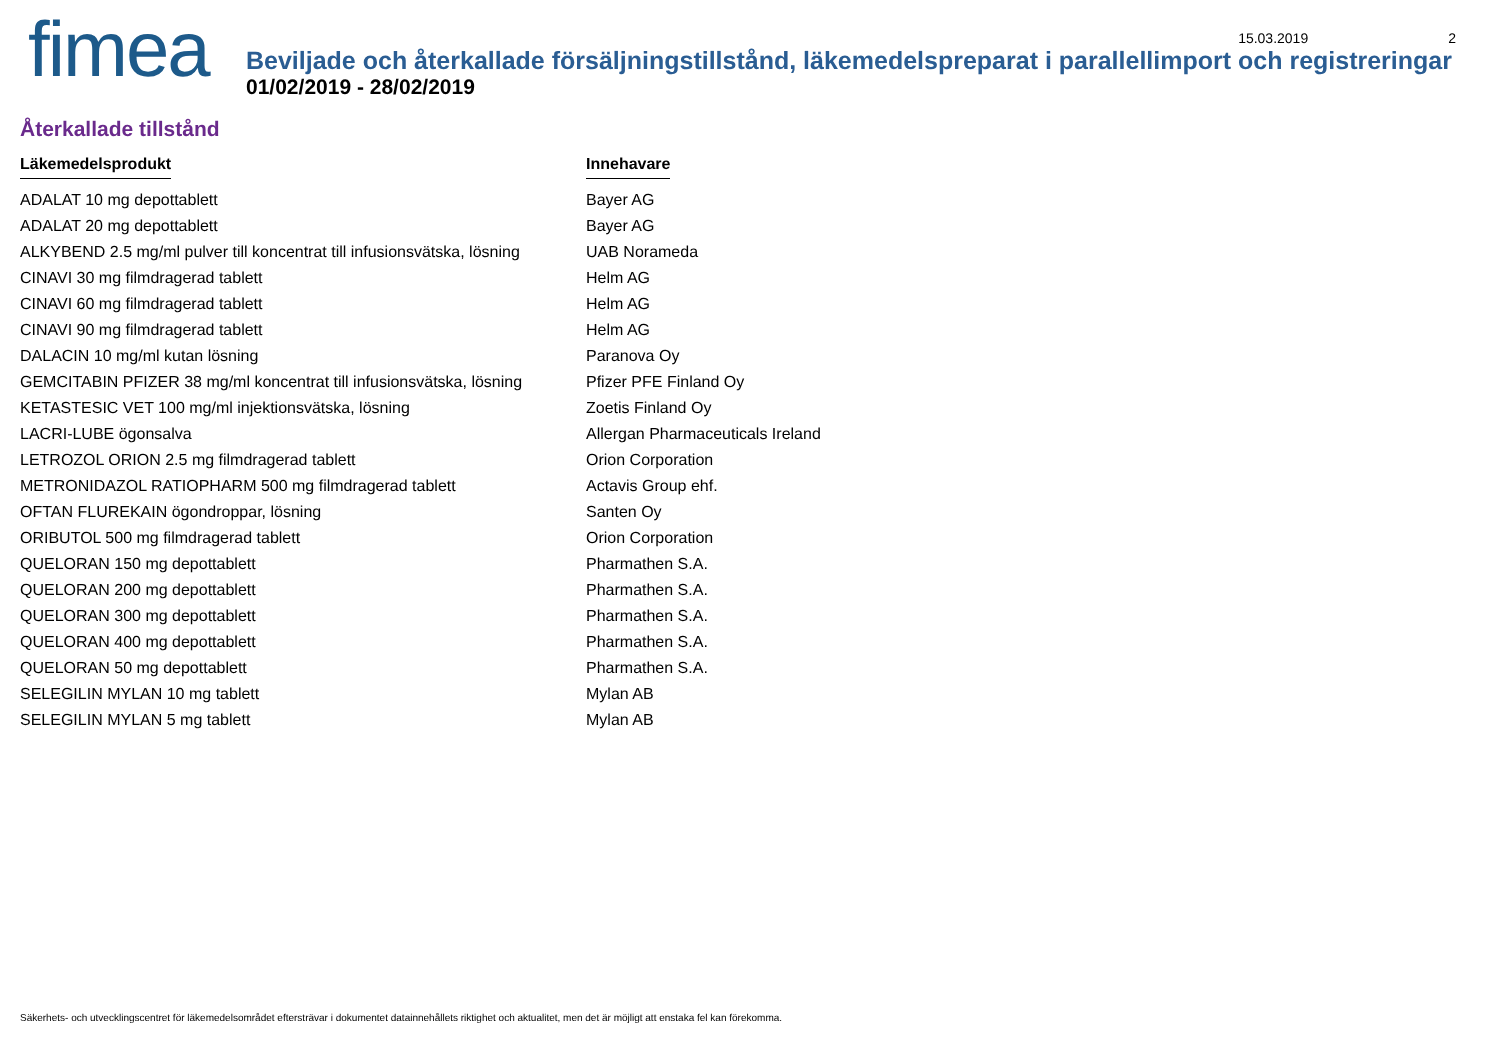fimea
15.03.2019 2
Beviljade och återkallade försäljningstillstånd, läkemedelspreparat i parallellimport och registreringar
01/02/2019 - 28/02/2019
Återkallade tillstånd
| Läkemedelsprodukt | Innehavare |
| --- | --- |
| ADALAT 10 mg depottablett | Bayer AG |
| ADALAT 20 mg depottablett | Bayer AG |
| ALKYBEND 2.5 mg/ml pulver till koncentrat till infusionsvätska, lösning | UAB Norameda |
| CINAVI 30 mg filmdragerad tablett | Helm AG |
| CINAVI 60 mg filmdragerad tablett | Helm AG |
| CINAVI 90 mg filmdragerad tablett | Helm AG |
| DALACIN 10 mg/ml kutan lösning | Paranova Oy |
| GEMCITABIN PFIZER 38 mg/ml koncentrat till infusionsvätska, lösning | Pfizer PFE Finland Oy |
| KETASTESIC VET 100 mg/ml injektionsvätska, lösning | Zoetis Finland Oy |
| LACRI-LUBE ögonsalva | Allergan Pharmaceuticals Ireland |
| LETROZOL ORION 2.5 mg filmdragerad tablett | Orion Corporation |
| METRONIDAZOL RATIOPHARM 500 mg filmdragerad tablett | Actavis Group ehf. |
| OFTAN FLUREKAIN ögondroppar, lösning | Santen Oy |
| ORIBUTOL 500 mg filmdragerad tablett | Orion Corporation |
| QUELORAN 150 mg depottablett | Pharmathen S.A. |
| QUELORAN 200 mg depottablett | Pharmathen S.A. |
| QUELORAN 300 mg depottablett | Pharmathen S.A. |
| QUELORAN 400 mg depottablett | Pharmathen S.A. |
| QUELORAN 50 mg depottablett | Pharmathen S.A. |
| SELEGILIN MYLAN 10 mg tablett | Mylan AB |
| SELEGILIN MYLAN 5 mg tablett | Mylan AB |
Säkerhets- och utvecklingscentret för läkemedelsområdet eftersträvar i dokumentet datainnehållets riktighet och aktualitet, men det är möjligt att enstaka fel kan förekomma.